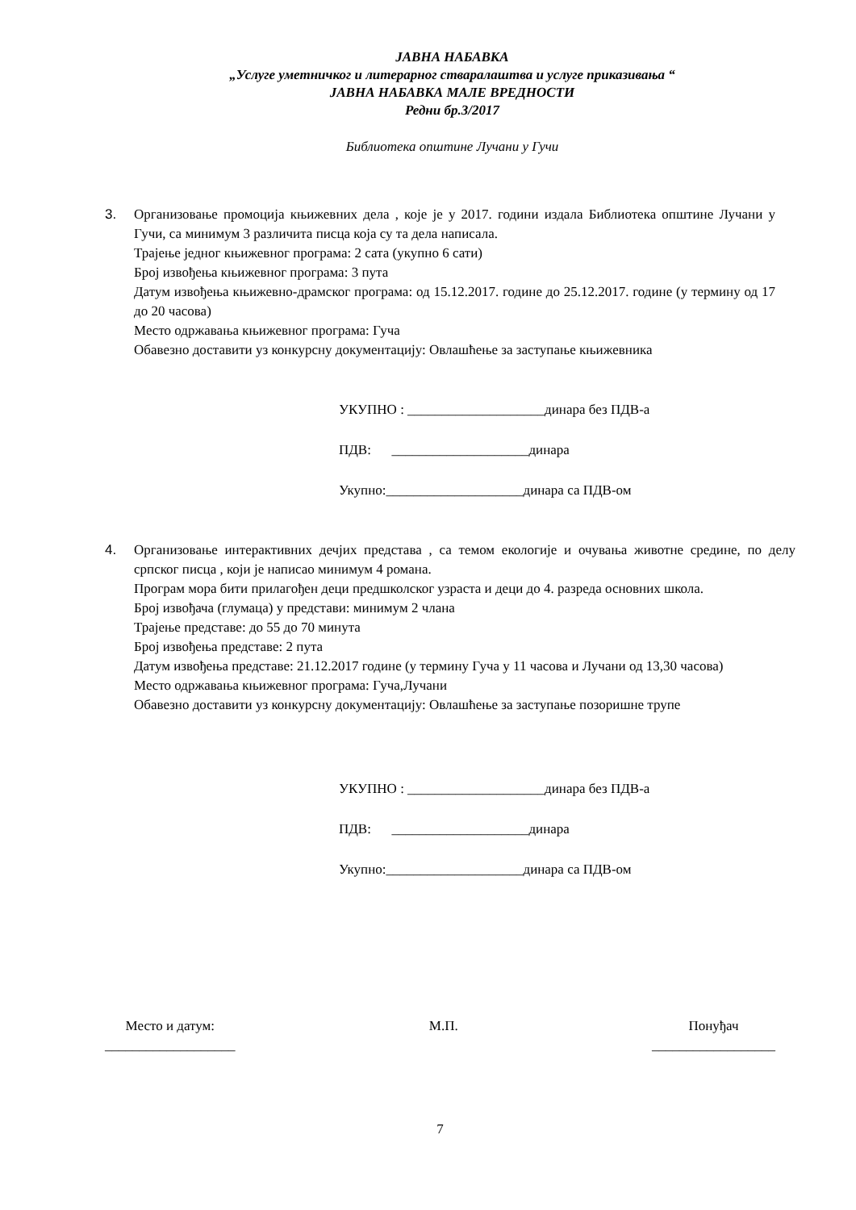ЈАВНА НАБАВКА
„Услуге уметничког и литерарног стваралаштва и услуге приказивања “
ЈАВНА НАБАВКА МАЛЕ ВРЕДНОСТИ
Редни бр.3/2017
Библиотека општине Лучани у Гучи
3. Организовање промоција књижевних дела , које је у 2017. години издала Библиотека општине Лучани у Гучи, са минимум 3 различита писца која су та дела написала.
Трајење једног књижевног програма: 2 сата (укупно 6 сати)
Број извођења књижевног програма: 3 пута
Датум извођења књижевно-драмског програма: од 15.12.2017. године до 25.12.2017. године (у термину од 17 до 20 часова)
Место одржавања књижевног програма: Гуча
Обавезно доставити уз конкурсну документацију: Овлашћење за заступање књижевника
УКУПНО : ____________________динара без ПДВ-а
ПДВ: ____________________динара
Укупно:____________________динара са ПДВ-ом
4. Организовање интерактивних дечјих представа , са темом екологије и очувања животне средине, по делу српског писца , који је написао минимум 4 романа.
Програм мора бити прилагођен деци предшколског узраста и деци до 4. разреда основних школа.
Број извођача (глумаца) у представи: минимум 2 члана
Трајење представе: до 55 до 70 минута
Број извођења представе: 2 пута
Датум извођења представе: 21.12.2017 године (у термину Гуча у 11 часова и Лучани од 13,30 часова)
Место одржавања књижевног програма: Гуча,Лучани
Обавезно доставити уз конкурсну документацију: Овлашћење за заступање позоришне трупе
УКУПНО : ____________________динара без ПДВ-а
ПДВ: ____________________динара
Укупно:____________________динара са ПДВ-ом
Место и датум:
___________________
М.П. Понуђач
__________________
7